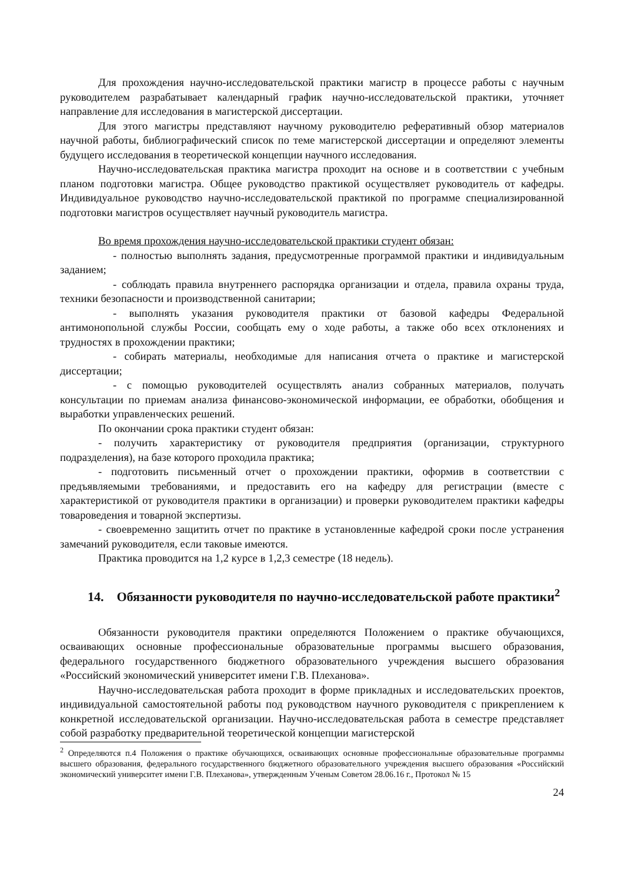Для прохождения научно-исследовательской практики магистр в процессе работы с научным руководителем разрабатывает календарный график научно-исследовательской практики, уточняет направление для исследования в магистерской диссертации.
Для этого магистры представляют научному руководителю реферативный обзор материалов научной работы, библиографический список по теме магистерской диссертации и определяют элементы будущего исследования в теоретической концепции научного исследования.
Научно-исследовательская практика магистра проходит на основе и в соответствии с учебным планом подготовки магистра. Общее руководство практикой осуществляет руководитель от кафедры. Индивидуальное руководство научно-исследовательской практикой по программе специализированной подготовки магистров осуществляет научный руководитель магистра.
Во время прохождения научно-исследовательской практики студент обязан:
- полностью выполнять задания, предусмотренные программой практики и индивидуальным заданием;
- соблюдать правила внутреннего распорядка организации и отдела, правила охраны труда, техники безопасности и производственной санитарии;
- выполнять указания руководителя практики от базовой кафедры Федеральной антимонопольной службы России, сообщать ему о ходе работы, а также обо всех отклонениях и трудностях в прохождении практики;
- собирать материалы, необходимые для написания отчета о практике и магистерской диссертации;
- с помощью руководителей осуществлять анализ собранных материалов, получать консультации по приемам анализа финансово-экономической информации, ее обработки, обобщения и выработки управленческих решений.
По окончании срока практики студент обязан:
- получить характеристику от руководителя предприятия (организации, структурного подразделения), на базе которого проходила практика;
- подготовить письменный отчет о прохождении практики, оформив в соответствии с предъявляемыми требованиями, и предоставить его на кафедру для регистрации (вместе с характеристикой от руководителя практики в организации) и проверки руководителем практики кафедры товароведения и товарной экспертизы.
- своевременно защитить отчет по практике в установленные кафедрой сроки после устранения замечаний руководителя, если таковые имеются.
Практика проводится на 1,2 курсе в 1,2,3 семестре (18 недель).
14. Обязанности руководителя по научно-исследовательской работе практики<sup>2</sup>
Обязанности руководителя практики определяются Положением о практике обучающихся, осваивающих основные профессиональные образовательные программы высшего образования, федерального государственного бюджетного образовательного учреждения высшего образования «Российский экономический университет имени Г.В. Плеханова».
Научно-исследовательская работа проходит в форме прикладных и исследовательских проектов, индивидуальной самостоятельной работы под руководством научного руководителя с прикреплением к конкретной исследовательской организации. Научно-исследовательская работа в семестре представляет собой разработку предварительной теоретической концепции магистерской
<sup>2</sup> Определяются п.4 Положения о практике обучающихся, осваивающих основные профессиональные образовательные программы высшего образования, федерального государственного бюджетного образовательного учреждения высшего образования «Российский экономический университет имени Г.В. Плеханова», утвержденным Ученым Советом 28.06.16 г., Протокол № 15
24